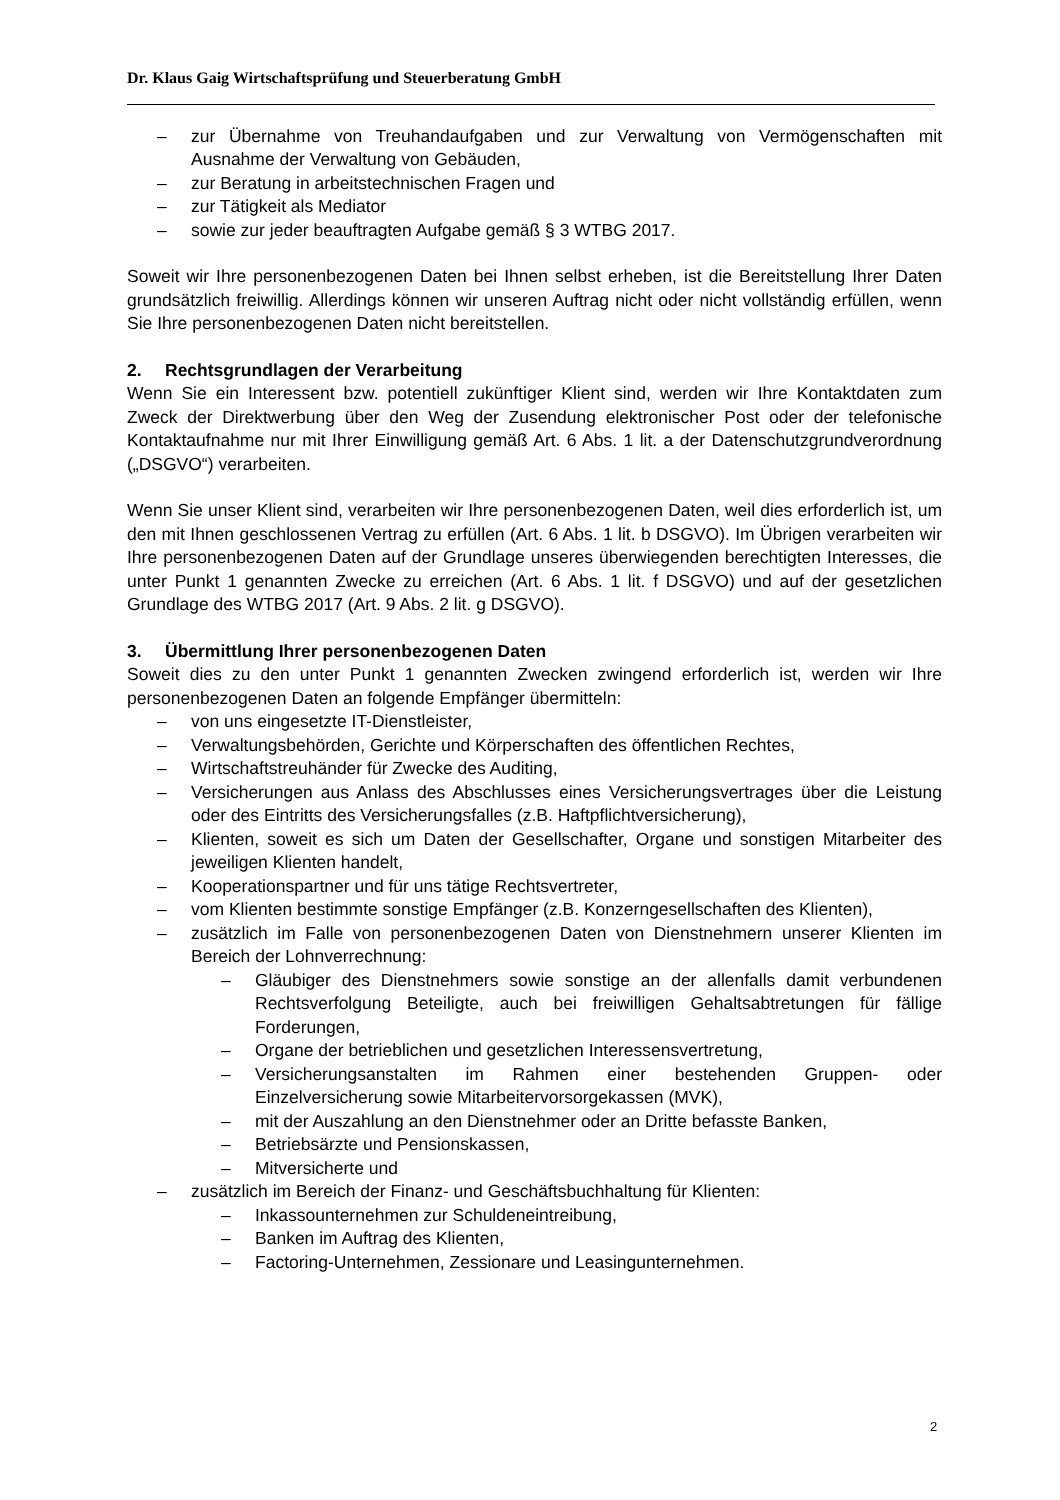Dr. Klaus Gaig Wirtschaftsprüfung und Steuerberatung GmbH
– zur Übernahme von Treuhandaufgaben und zur Verwaltung von Vermögenschaften mit Ausnahme der Verwaltung von Gebäuden,
– zur Beratung in arbeitstechnischen Fragen und
– zur Tätigkeit als Mediator
– sowie zur jeder beauftragten Aufgabe gemäß § 3 WTBG 2017.
Soweit wir Ihre personenbezogenen Daten bei Ihnen selbst erheben, ist die Bereitstellung Ihrer Daten grundsätzlich freiwillig. Allerdings können wir unseren Auftrag nicht oder nicht vollständig erfüllen, wenn Sie Ihre personenbezogenen Daten nicht bereitstellen.
2. Rechtsgrundlagen der Verarbeitung
Wenn Sie ein Interessent bzw. potentiell zukünftiger Klient sind, werden wir Ihre Kontaktdaten zum Zweck der Direktwerbung über den Weg der Zusendung elektronischer Post oder der telefonische Kontaktaufnahme nur mit Ihrer Einwilligung gemäß Art. 6 Abs. 1 lit. a der Datenschutzgrundverordnung („DSGVO“) verarbeiten.
Wenn Sie unser Klient sind, verarbeiten wir Ihre personenbezogenen Daten, weil dies erforderlich ist, um den mit Ihnen geschlossenen Vertrag zu erfüllen (Art. 6 Abs. 1 lit. b DSGVO). Im Übrigen verarbeiten wir Ihre personenbezogenen Daten auf der Grundlage unseres überwiegenden berechtigten Interesses, die unter Punkt 1 genannten Zwecke zu erreichen (Art. 6 Abs. 1 lit. f DSGVO) und auf der gesetzlichen Grundlage des WTBG 2017 (Art. 9 Abs. 2 lit. g DSGVO).
3. Übermittlung Ihrer personenbezogenen Daten
Soweit dies zu den unter Punkt 1 genannten Zwecken zwingend erforderlich ist, werden wir Ihre personenbezogenen Daten an folgende Empfänger übermitteln:
– von uns eingesetzte IT-Dienstleister,
– Verwaltungsbehörden, Gerichte und Körperschaften des öffentlichen Rechtes,
– Wirtschaftstreuhänder für Zwecke des Auditing,
– Versicherungen aus Anlass des Abschlusses eines Versicherungsvertrages über die Leistung oder des Eintritts des Versicherungsfalles (z.B. Haftpflichtversicherung),
– Klienten, soweit es sich um Daten der Gesellschafter, Organe und sonstigen Mitarbeiter des jeweiligen Klienten handelt,
– Kooperationspartner und für uns tätige Rechtsvertreter,
– vom Klienten bestimmte sonstige Empfänger (z.B. Konzerngesellschaften des Klienten),
– zusätzlich im Falle von personenbezogenen Daten von Dienstnehmern unserer Klienten im Bereich der Lohnverrechnung:
– Gläubiger des Dienstnehmers sowie sonstige an der allenfalls damit verbundenen Rechtsverfolgung Beteiligte, auch bei freiwilligen Gehaltsabtretungen für fällige Forderungen,
– Organe der betrieblichen und gesetzlichen Interessensvertretung,
– Versicherungsanstalten im Rahmen einer bestehenden Gruppen- oder Einzelversicherung sowie Mitarbeitervorsorgekassen (MVK),
– mit der Auszahlung an den Dienstnehmer oder an Dritte befasste Banken,
– Betriebsärzte und Pensionskassen,
– Mitversicherte und
– zusätzlich im Bereich der Finanz- und Geschäftsbuchhaltung für Klienten:
– Inkassounternehmen zur Schuldeneintreibung,
– Banken im Auftrag des Klienten,
– Factoring-Unternehmen, Zessionare und Leasingunternehmen.
2